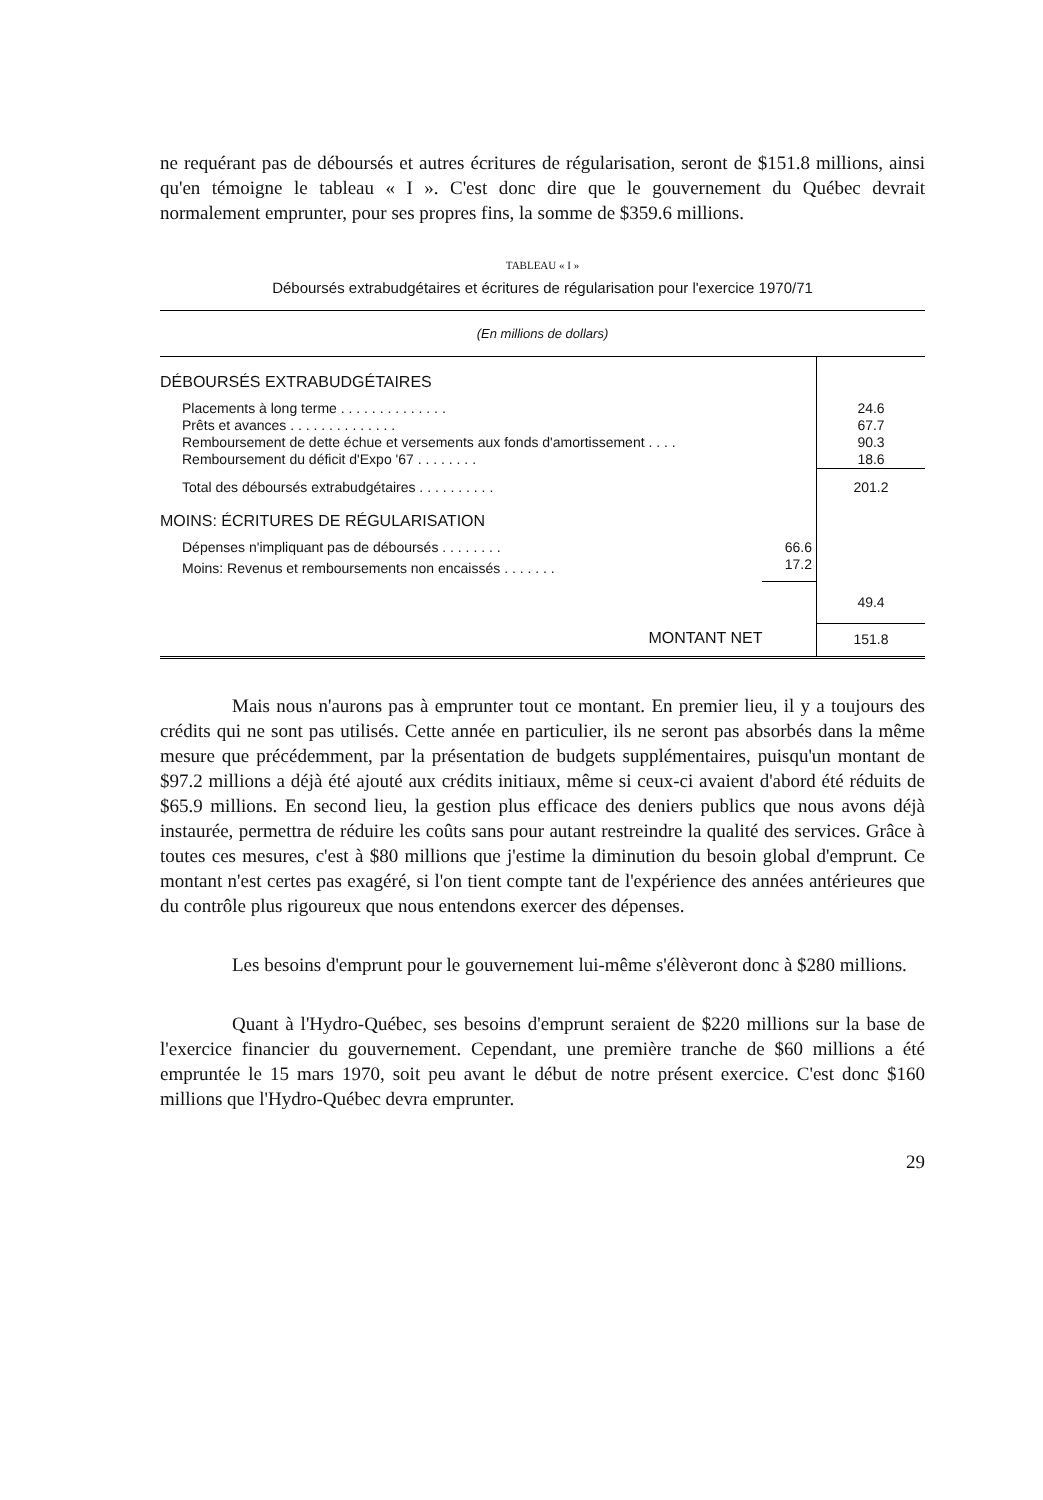ne requérant pas de déboursés et autres écritures de régularisation, seront de $151.8 millions, ainsi qu'en témoigne le tableau « I ». C'est donc dire que le gouvernement du Québec devrait normalement emprunter, pour ses propres fins, la somme de $359.6 millions.
TABLEAU « I »
Déboursés extrabudgétaires et écritures de régularisation pour l'exercice 1970/71
| (En millions de dollars) | | |
| DÉBOURSÉS EXTRABUDGÉTAIRES | | |
| Placements à long terme . . . . . . . . . . . . . . | | 24.6 |
| Prêts et avances . . . . . . . . . . . . . . | | 67.7 |
| Remboursement de dette échue et versements aux fonds d'amortissement . . . . | | 90.3 |
| Remboursement du déficit d'Expo '67 . . . . . . . . | | 18.6 |
| Total des déboursés extrabudgétaires . . . . . . . . . . | | 201.2 |
| MOINS: ÉCRITURES DE RÉGULARISATION | | |
| Dépenses n'impliquant pas de déboursés . . . . . . . . | 66.6 | |
| Moins: Revenus et remboursements non encaissés . . . . . . . | 17.2 | |
| | | 49.4 |
| MONTANT NET | | 151.8 |
Mais nous n'aurons pas à emprunter tout ce montant. En premier lieu, il y a toujours des crédits qui ne sont pas utilisés. Cette année en particulier, ils ne seront pas absorbés dans la même mesure que précédemment, par la présentation de budgets supplémentaires, puisqu'un montant de $97.2 millions a déjà été ajouté aux crédits initiaux, même si ceux-ci avaient d'abord été réduits de $65.9 millions. En second lieu, la gestion plus efficace des deniers publics que nous avons déjà instaurée, permettra de réduire les coûts sans pour autant restreindre la qualité des services. Grâce à toutes ces mesures, c'est à $80 millions que j'estime la diminution du besoin global d'emprunt. Ce montant n'est certes pas exagéré, si l'on tient compte tant de l'expérience des années antérieures que du contrôle plus rigoureux que nous entendons exercer des dépenses.
Les besoins d'emprunt pour le gouvernement lui-même s'élèveront donc à $280 millions.
Quant à l'Hydro-Québec, ses besoins d'emprunt seraient de $220 millions sur la base de l'exercice financier du gouvernement. Cependant, une première tranche de $60 millions a été empruntée le 15 mars 1970, soit peu avant le début de notre présent exercice. C'est donc $160 millions que l'Hydro-Québec devra emprunter.
29